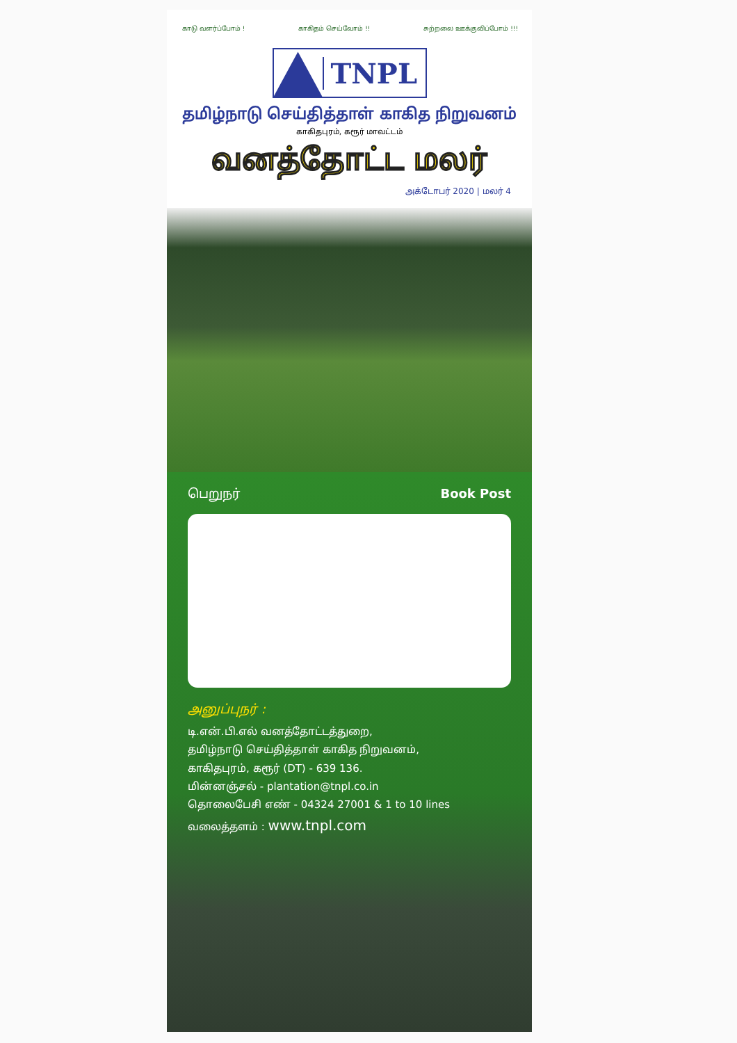காடு வளர்ப்போம் ! காகிதம் செய்வோம் !! சுற்றலை ஊக்குவிப்போம் !!!
TNPL
தமிழ்நாடு செய்தித்தாள் காகித நிறுவனம்
காகிதபுரம், கரூர் மாவட்டம்
வனத்தோட்ட மலர்
அக்டோபர் 2020 | மலர் 4
பெறுநர் Book Post
அனுப்புநர் :
டி.என்.பி.எல் வனத்தோட்டத்துறை,
தமிழ்நாடு செய்தித்தாள் காகித நிறுவனம்,
காகிதபுரம், கரூர் (DT) - 639 136.
மின்னஞ்சல் - plantation@tnpl.co.in
தொலைபேசி எண் - 04324 27001 & 1 to 10 lines
வலைத்தளம் : www.tnpl.com